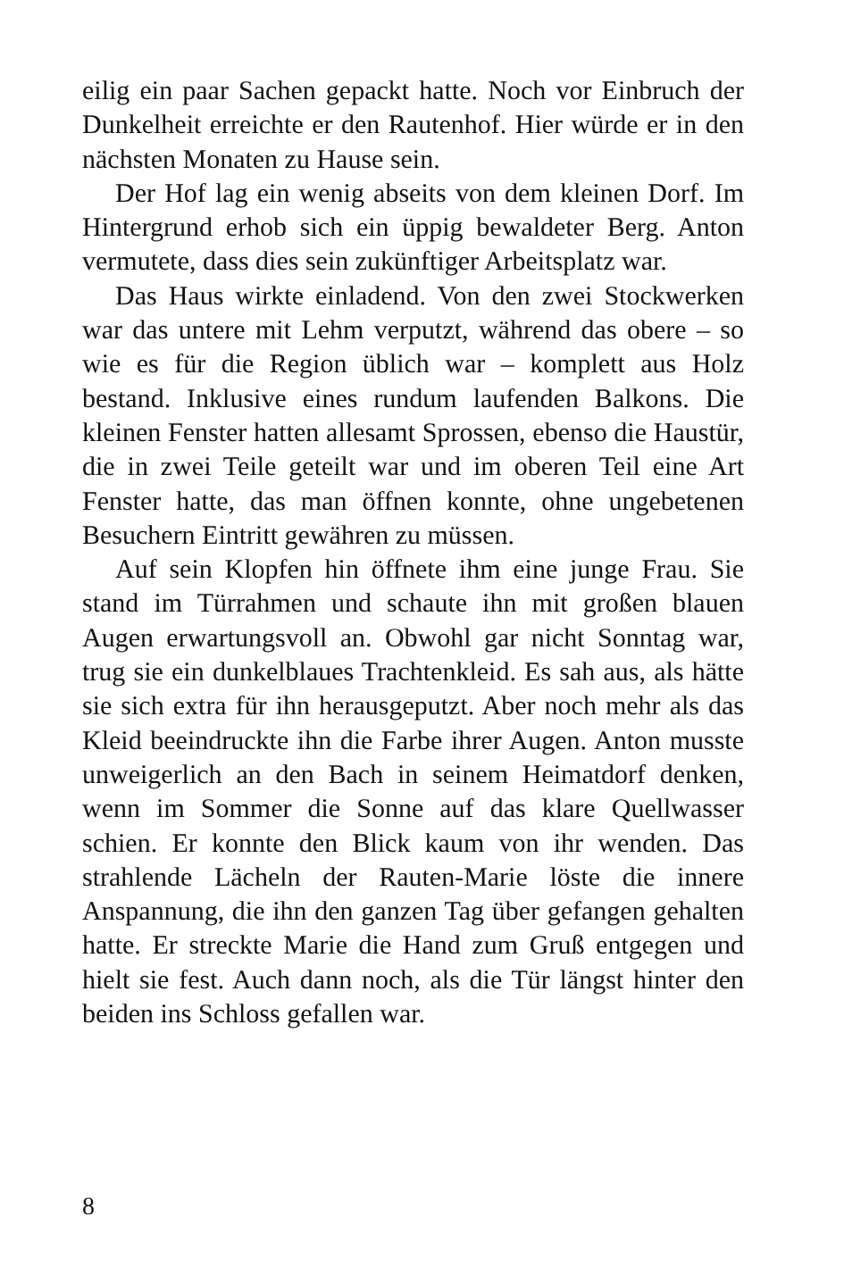eilig ein paar Sachen gepackt hatte. Noch vor Einbruch der Dunkelheit erreichte er den Rautenhof. Hier würde er in den nächsten Monaten zu Hause sein.
Der Hof lag ein wenig abseits von dem kleinen Dorf. Im Hintergrund erhob sich ein üppig bewaldeter Berg. Anton vermutete, dass dies sein zukünftiger Arbeitsplatz war.
Das Haus wirkte einladend. Von den zwei Stockwerken war das untere mit Lehm verputzt, während das obere – so wie es für die Region üblich war – komplett aus Holz bestand. Inklusive eines rundum laufenden Balkons. Die kleinen Fenster hatten allesamt Sprossen, ebenso die Haustür, die in zwei Teile geteilt war und im oberen Teil eine Art Fenster hatte, das man öffnen konnte, ohne ungebetenen Besuchern Eintritt gewähren zu müssen.
Auf sein Klopfen hin öffnete ihm eine junge Frau. Sie stand im Türrahmen und schaute ihn mit großen blauen Augen erwartungsvoll an. Obwohl gar nicht Sonntag war, trug sie ein dunkelblaues Trachtenkleid. Es sah aus, als hätte sie sich extra für ihn herausgeputzt. Aber noch mehr als das Kleid beeindruckte ihn die Farbe ihrer Augen. Anton musste unweigerlich an den Bach in seinem Heimatdorf denken, wenn im Sommer die Sonne auf das klare Quellwasser schien. Er konnte den Blick kaum von ihr wenden. Das strahlende Lächeln der Rauten-Marie löste die innere Anspannung, die ihn den ganzen Tag über gefangen gehalten hatte. Er streckte Marie die Hand zum Gruß entgegen und hielt sie fest. Auch dann noch, als die Tür längst hinter den beiden ins Schloss gefallen war.
8